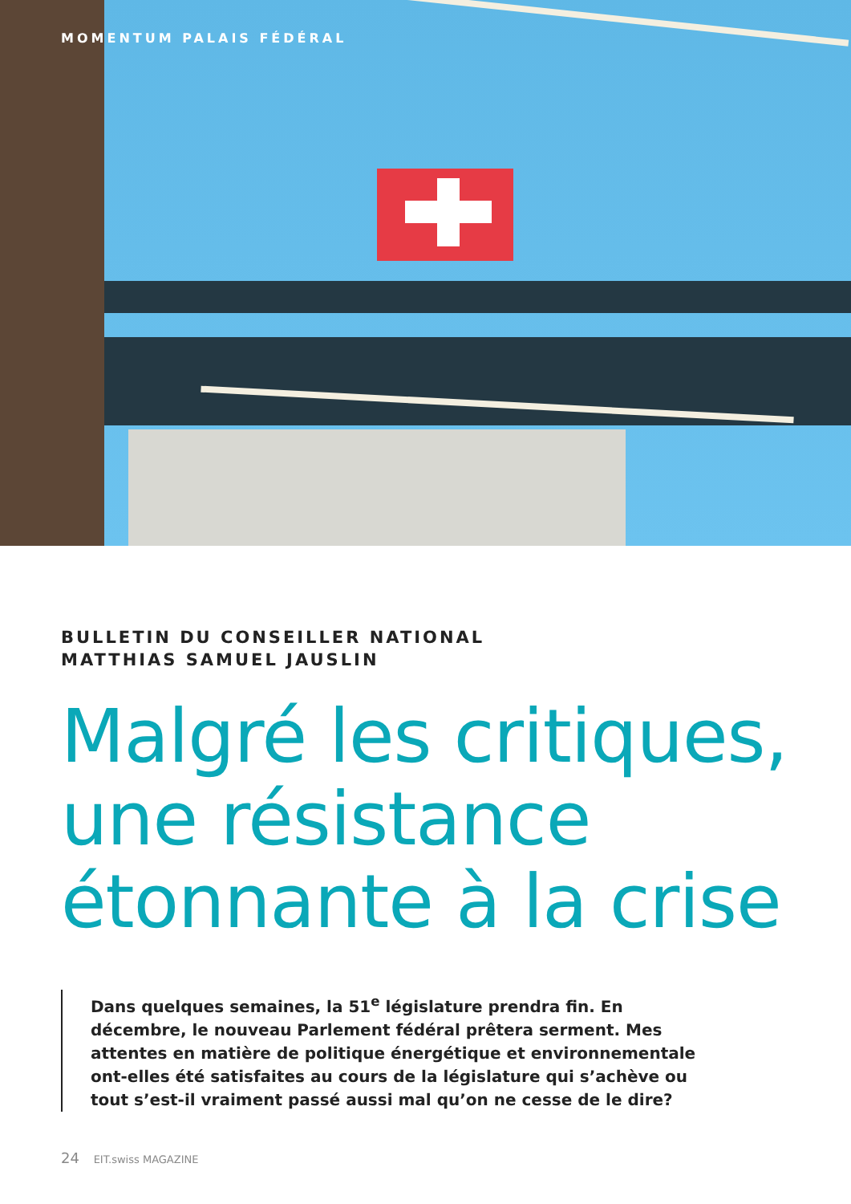MOMENTUM PALAIS FÉDÉRAL
BULLETIN DU CONSEILLER NATIONAL
MATTHIAS SAMUEL JAUSLIN
Malgré les critiques, une résistance étonnante à la crise
Dans quelques semaines, la 51<sup>e</sup> législature prendra fin. En décembre, le nouveau Parlement fédéral prêtera serment. Mes attentes en matière de politique énergétique et environnementale ont-elles été satisfaites au cours de la législature qui s’achève ou tout s’est-il vraiment passé aussi mal qu’on ne cesse de le dire?
24 EIT.swiss MAGAZINE